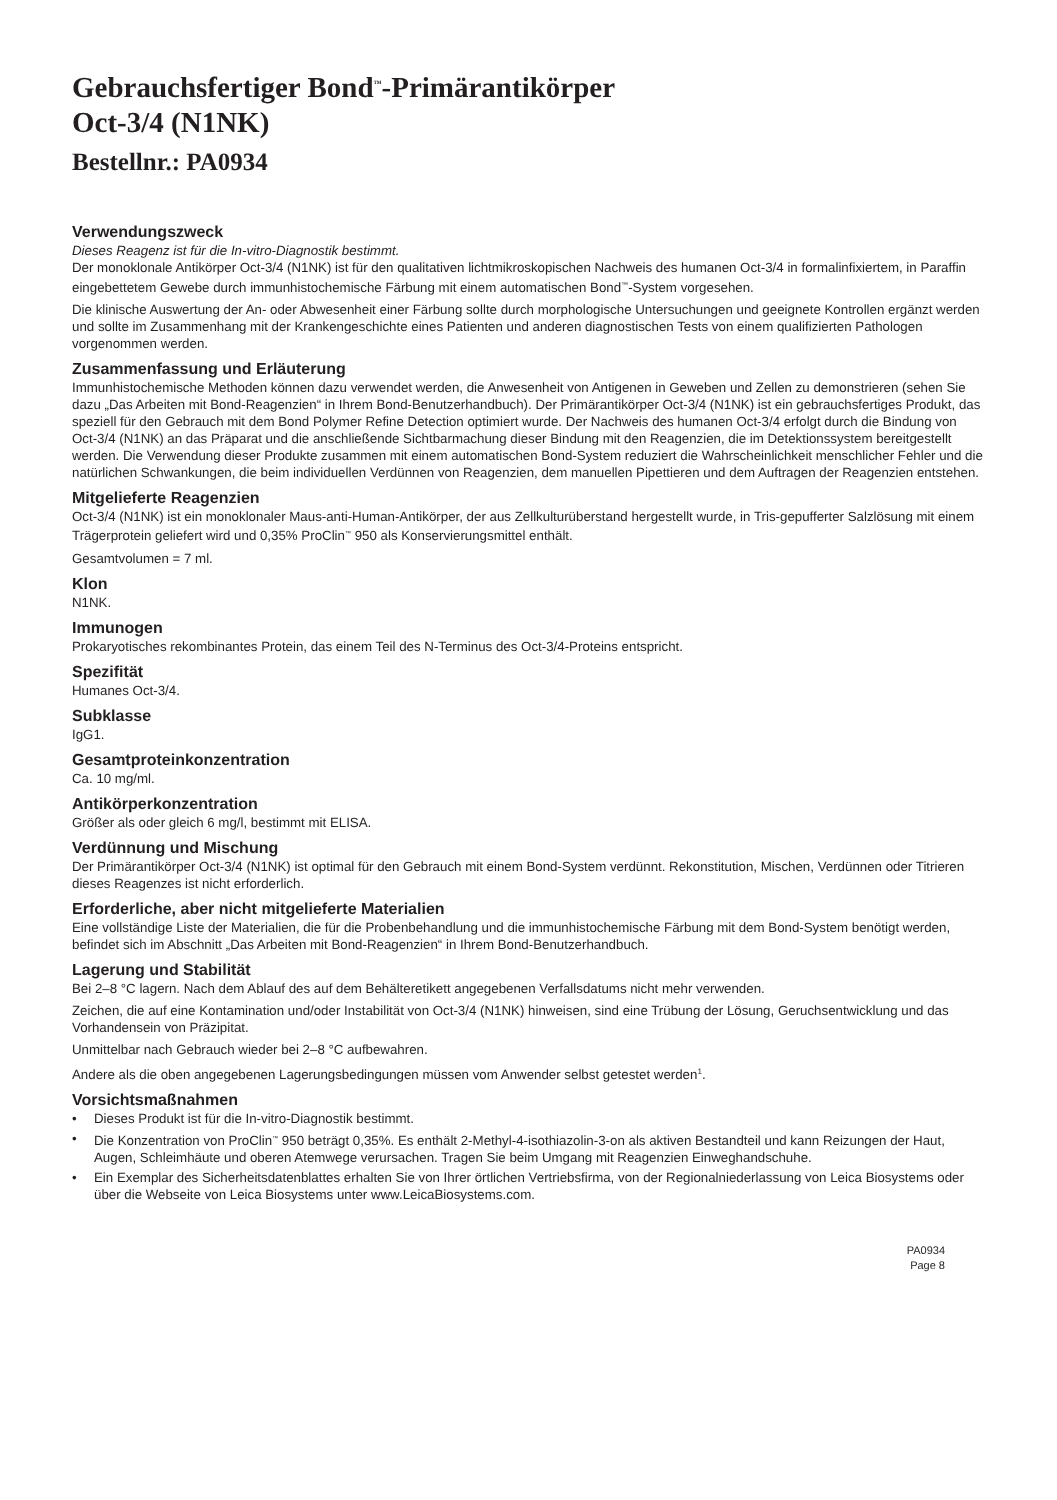Gebrauchsfertiger Bond<sup>™</sup>-Primärantikörper
Oct-3/4 (N1NK)
Bestellnr.: PA0934
Verwendungszweck
Dieses Reagenz ist für die In-vitro-Diagnostik bestimmt.
Der monoklonale Antikörper Oct-3/4 (N1NK) ist für den qualitativen lichtmikroskopischen Nachweis des humanen Oct-3/4 in formalinfixiertem, in Paraffin eingebettetem Gewebe durch immunhistochemische Färbung mit einem automatischen Bond<sup>™</sup>-System vorgesehen.
Die klinische Auswertung der An- oder Abwesenheit einer Färbung sollte durch morphologische Untersuchungen und geeignete Kontrollen ergänzt werden und sollte im Zusammenhang mit der Krankengeschichte eines Patienten und anderen diagnostischen Tests von einem qualifizierten Pathologen vorgenommen werden.
Zusammenfassung und Erläuterung
Immunhistochemische Methoden können dazu verwendet werden, die Anwesenheit von Antigenen in Geweben und Zellen zu demonstrieren (sehen Sie dazu „Das Arbeiten mit Bond-Reagenzien“ in Ihrem Bond-Benutzerhandbuch). Der Primärantikörper Oct-3/4 (N1NK) ist ein gebrauchsfertiges Produkt, das speziell für den Gebrauch mit dem Bond Polymer Refine Detection optimiert wurde. Der Nachweis des humanen Oct-3/4 erfolgt durch die Bindung von Oct-3/4 (N1NK) an das Präparat und die anschließende Sichtbarmachung dieser Bindung mit den Reagenzien, die im Detektionssystem bereitgestellt werden. Die Verwendung dieser Produkte zusammen mit einem automatischen Bond-System reduziert die Wahrscheinlichkeit menschlicher Fehler und die natürlichen Schwankungen, die beim individuellen Verdünnen von Reagenzien, dem manuellen Pipettieren und dem Auftragen der Reagenzien entstehen.
Mitgelieferte Reagenzien
Oct-3/4 (N1NK) ist ein monoklonaler Maus-anti-Human-Antikörper, der aus Zellkulturüberstand hergestellt wurde, in Tris-gepufferter Salzlösung mit einem Trägerprotein geliefert wird und 0,35% ProClin<sup>™</sup> 950 als Konservierungsmittel enthält.
Gesamtvolumen = 7 ml.
Klon
N1NK.
Immunogen
Prokaryotisches rekombinantes Protein, das einem Teil des N-Terminus des Oct-3/4-Proteins entspricht.
Spezifität
Humanes Oct-3/4.
Subklasse
IgG1.
Gesamtproteinkonzentration
Ca. 10 mg/ml.
Antikörperkonzentration
Größer als oder gleich 6 mg/l, bestimmt mit ELISA.
Verdünnung und Mischung
Der Primärantikörper Oct-3/4 (N1NK) ist optimal für den Gebrauch mit einem Bond-System verdünnt. Rekonstitution, Mischen, Verdünnen oder Titrieren dieses Reagenzes ist nicht erforderlich.
Erforderliche, aber nicht mitgelieferte Materialien
Eine vollständige Liste der Materialien, die für die Probenbehandlung und die immunhistochemische Färbung mit dem Bond-System benötigt werden, befindet sich im Abschnitt „Das Arbeiten mit Bond-Reagenzien“ in Ihrem Bond-Benutzerhandbuch.
Lagerung und Stabilität
Bei 2–8 °C lagern. Nach dem Ablauf des auf dem Behälteretikett angegebenen Verfallsdatums nicht mehr verwenden.
Zeichen, die auf eine Kontamination und/oder Instabilität von Oct-3/4 (N1NK) hinweisen, sind eine Trübung der Lösung, Geruchsentwicklung und das Vorhandensein von Präzipitat.
Unmittelbar nach Gebrauch wieder bei 2–8 °C aufbewahren.
Andere als die oben angegebenen Lagerungsbedingungen müssen vom Anwender selbst getestet werden<sup>1</sup>.
Vorsichtsmaßnahmen
• Dieses Produkt ist für die In-vitro-Diagnostik bestimmt.
• Die Konzentration von ProClin<sup>™</sup> 950 beträgt 0,35%. Es enthält 2-Methyl-4-isothiazolin-3-on als aktiven Bestandteil und kann Reizungen der Haut, Augen, Schleimhäute und oberen Atemwege verursachen. Tragen Sie beim Umgang mit Reagenzien Einweghandschuhe.
• Ein Exemplar des Sicherheitsdatenblattes erhalten Sie von Ihrer örtlichen Vertriebsfirma, von der Regionalniederlassung von Leica Biosystems oder über die Webseite von Leica Biosystems unter www.LeicaBiosystems.com.
PA0934
Page 8